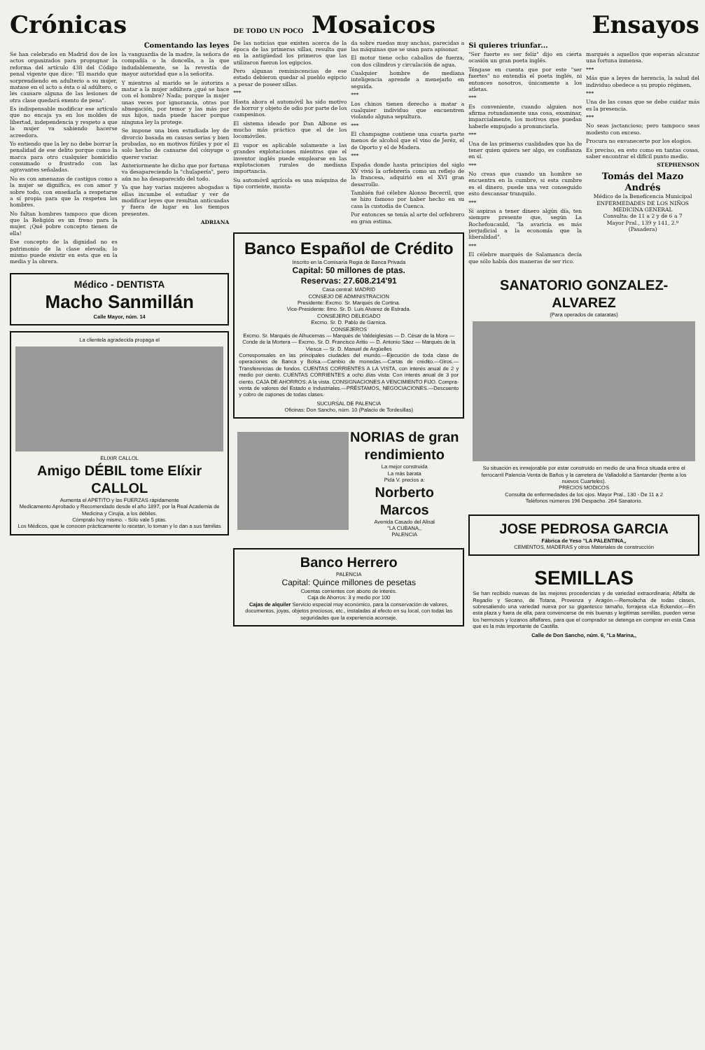Crónicas
Comentando las leyes
Se han celebrado en Madrid dos de los actos organizados para propugnar la reforma del artículo 438 del Código penal vigente que dice: "El marido que sorprendiendo en adulterio a su mujer, matase en el acto a ésta o al adúltero, o les causare alguna de las lesiones de otra clase quedará exento de pena".
Es indispensable modificar ese artículo que no encaja ya en los moldes de libertad, independencia y respeto a que la mujer va sabiendo hacerse acreedora.
Yo entiendo que la ley no debe borrar la penalidad de ese delito porque como la marca para otro cualquier homicidio consumado o frustrado con las agravantes señaladas.
No es con amenazas de castigos como a la mujer se dignifica, es con amor y sobre todo, con enseñarla a respetarse a sí propia para que la respeten los hombres.
No faltan hombres tampoco que dicen que la Religión es un freno para la mujer. ¡Qué pobre concepto tienen de ella!
Ese concepto de la dignidad no es patrimonio de la clase elevada; lo mismo puede existir en esta que en la media y la obrera.
la vanguardia de la madre, la señora de compañía o la doncella, a la que indudablemente, se la revestía de mayor autoridad que a la señorita.
Y mientras al marido se le autoriza a matar a la mujer adúltera ¿qué se hace con el hombre? Nada; porque la mujer unas veces por ignorancia, otras por abnegación, por temor y las más por sus hijos, nada puede hacer porque ninguna ley la protege.
Se impone una bien estudiada ley de divorcio basada en causas serias y bien probadas, no en motivos fútiles y por el solo hecho de cansarse del cónyuge o querer variar.
Anteriormente he dicho que por fortuna va desapareciendo la "chulapería", pero aún no ha desaparecido del todo.
Ya que hay varias mujeres abogadas a ellas incumbe el estudiar y ver de modificar leyes que resultan anticuadas y fuera de lugar en los tiempos presentes.
ADRIANA
Médico - DENTISTA
Macho Sanmillán
Calle Mayor, núm. 14
La clientela agradecida propaga el
ELIXIR CALLOL
Amigo DÉBIL tome Elíxir CALLOL
Aumenta el APETITO y las FUERZAS rápidamente
Medicamento Aprobado y Recomendado desde el año 1897, por la Real Academia de Medicina y Cirujía, a los débiles.
Cómpralo hoy mismo. - Sólo vale 5 ptas.
Los Médicos, que le conocen prácticamente lo recetan, lo toman y lo dan a sus familias
DE TODO UN POCO Mosaicos
De las noticias que existen acerca de la época de las primeras sillas, resulta que en la antigüedad los primeros que las utilizaron fueron los egipcios.
Pero algunas reminiscencias de ese estado debieron quedar al pueblo egipcio a pesar de poseer sillas.
***
Hasta ahora el automóvil ha sido motivo de horror y objeto de odio por parte de los campesinos.
El sistema ideado por Dan Albone es mucho más práctico que el de los locomóviles.
El vapor es aplicable solamente a las grandes explotaciones mientras que el inventor inglés puede emplearse en las explotaciones rurales de mediana importancia.
Su automóvil agrícola es una máquina de tipo corriente, monta-
da sobre ruedas muy anchas, parecidas a las máquinas que se usan para apisonar.
El motor tiene ocho caballos de fuerza, con dos cilindros y circulación de agua.
Cualquier hombre de mediana inteligencia aprende a menejarlo en seguida.
***
Los chinos tienen derecho a matar a cualquier individuo que encuentren violando alguna sepultura.
***
El champagne contiene una cuarta parte menos de alcohol que el vino de Jeréz, el de Oporto y el de Madera.
***
España donde hasta principios del siglo XV vivió la orfebrería como un reflejo de la francesa, adquirió en el XVI gran desarrollo.
También fué célebre Alonso Becerril, que se hizo famoso por haber hecho en su casa la custodia de Cuenca.
Por entonces se tenía al arte del orfebrero en gran estima.
Banco Español de Crédito
Inscrito en la Comisaría Regia de Banca Privada
Capital: 50 millones de ptas.
Reservas: 27.608.214'91
Casa central: MADRID
CONSEJO DE ADMINISTRACION
Presidente: Excmo. Sr. Marqués de Cortina.
Vice-Presidente: Ilmo. Sr. D. Luis Alvarez de Estrada.
CONSEJERO DELEGADO
Excmo. Sr. D. Pablo de Garnica.
CONSEJEROS
Excmo. Sr. Marqués de Alhucemas — Marqués de Valdeiglesias — D. César de la Mora — Conde de la Mortera — Excmo. Sr. D. Francisco Aritio — D. Antonio Sáez — Marqués de la Viesca — Sr. D. Manuel de Argüelles
Corresponsales en las principales ciudades del mundo.—Ejecución de toda clase de operaciones de Banca y Bolsa.—Cambio de monedas.—Cartas de crédito.—Giros.—Transferencias de fondos. CUENTAS CORRIENTES A LA VISTA, con interés anual de 2 y medio por ciento. CUENTAS CORRIENTES a ocho días vista: Con interés anual de 3 por ciento. CAJA DE AHORROS: A la vista. CONSIGNACIONES A VENCIMIENTO FIJO. Compra-venta de valores del Estado e Industriales.—PRÉSTAMOS, NEGOCIACIONES.—Descuento y cobro de cupones de todas clases.
SUCURSAL DE PALENCIA
Oficinas: Don Sancho, núm. 10 (Palacio de Tordesillas)
NORIAS de gran rendimiento
La mejor construida
La más barata
Pida V. precios a:
Norberto Marcos
Avenida Casado del Alisal
"LA CUBANA,,
PALENCIA
Banco Herrero
PALENCIA
Capital: Quince millones de pesetas
Cuentas corrientes con abono de interés.
Caja de Ahorros: 3 y medio por 100
Cajas de alquiler Servicio especial muy económico, para la conservación de valores, documentos, joyas, objetos preciosos, etc., instaladas al efecto en su local, con todas las seguridades que la experiencia aconseje.
Ensayos
Si quieres triunfar...
"Ser fuerte es ser feliz" dijo en cierta ocasión un gran poeta inglés.
Téngase en cuenta que por este "ser fuertes" no entendía el poeta inglés, ni entonces nosotros, únicamente a los atletas.
***
Es conveniente, cuando alguien nos afirma rotundamente una cosa, examinar, imparcialmente, los motivos que puedan haberle empujado a pronunciarla.
***
Una de las primeras cualidades que ha de tener quien quiera ser algo, es confianza en sí.
***
No creas que cuando un hombre se encuentra en la cumbre, si esta cumbre es el dinero, puede una vez conseguido esto descansar tranquilo.
***
Si aspiras a tener dinero algún día, ten siempre presente que, según La Rochefoucauld, "la avaricia es más perjudicial a la economía que la liberalidad".
***
El célebre marqués de Salamanca decía que sólo había dos maneras de ser rico.
marqués a aquellos que esperan alcanzar una fortuna inmensa.
***
Más que a leyes de herencia, la salud del individuo obedece a su propio régimen.
***
Una de las cosas que se debe cuidar más es la presencia.
***
No seas jactancioso; pero tampoco seas modesto con exceso.
Procura no envanecerte por los elogios.
Es preciso, en esto como en tantas cosas, saber encontrar el difícil punto medio.
STEPHENSON
Tomás del Mazo Andrés
Médico de la Beneficencia Municipal
ENFERMEDADES DE LOS NIÑOS
MEDICINA GENERAL
Consulta: de 11 a 2 y de 6 a 7
Mayor Pral., 139 y 141, 2.º
(Pasadera)
SANATORIO GONZALEZ-ALVAREZ
(Para operados de cataratas)
Su situación es inmejorable por estar construido en medio de una finca situada entre el ferrocarril Palencia-Venta de Baños y la carretera de Valladolid a Santander (frente a los nuevos Cuarteles).
PRECIOS MODICOS
Consulta de enfermedades de los ojos. Mayor Pral., 130 - De 11 a 2
Teléfonos números 196 Despacho. 264 Sanatorio.
JOSE PEDROSA GARCIA
Fábrica de Yeso "LA PALENTINA,,
CEMENTOS, MADERAS y otros Materiales de construcción
SEMILLAS
Se han recibido nuevas de las mejores procedencias y de variedad extraordinaria; Alfalfa de Regadío y Secano, de Totana, Provenza y Aragón.—Remolacha de todas clases, sobresaliendo una variedad nueva por su gigantesco tamaño, forrajera «La Eckendor.—En esta plaza y fuera de ella, para convencerse de mis buenas y legítimas semillas, pueden verse los hermosos y lozanos alfalfares, para que el comprador se detenga en comprar en esta Casa que es la más importante de Castilla.
Calle de Don Sancho, núm. 6, "La Marina,,